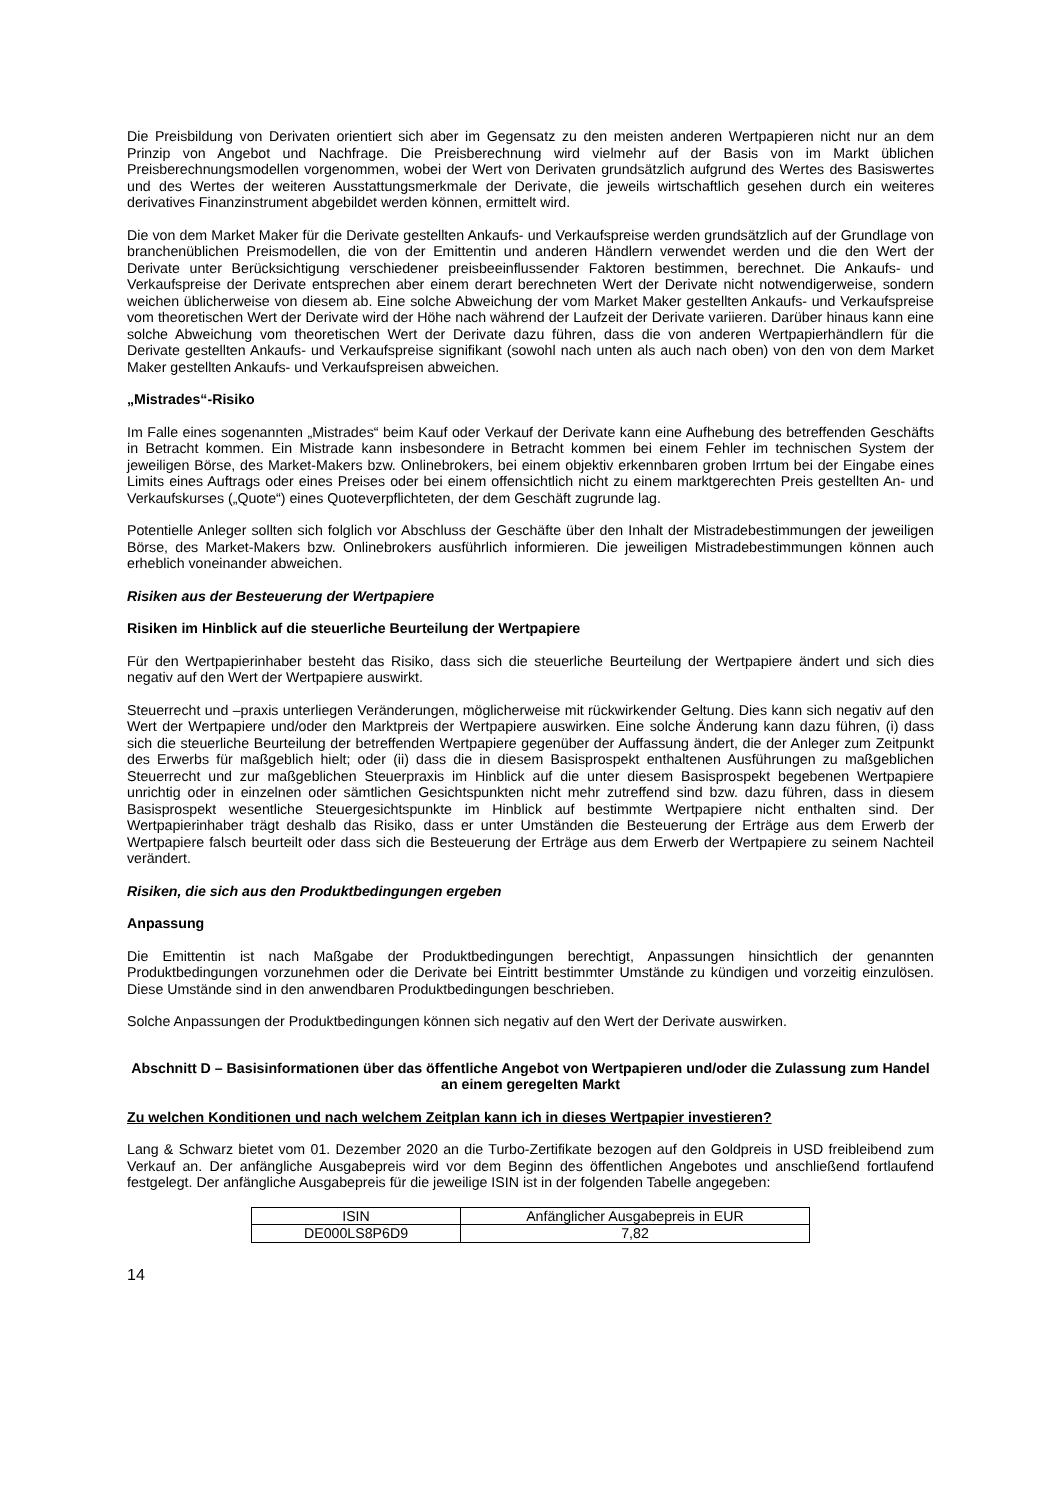Die Preisbildung von Derivaten orientiert sich aber im Gegensatz zu den meisten anderen Wertpapieren nicht nur an dem Prinzip von Angebot und Nachfrage. Die Preisberechnung wird vielmehr auf der Basis von im Markt üblichen Preisberechnungsmodellen vorgenommen, wobei der Wert von Derivaten grundsätzlich aufgrund des Wertes des Basiswertes und des Wertes der weiteren Ausstattungsmerkmale der Derivate, die jeweils wirtschaftlich gesehen durch ein weiteres derivatives Finanzinstrument abgebildet werden können, ermittelt wird.
Die von dem Market Maker für die Derivate gestellten Ankaufs- und Verkaufspreise werden grundsätzlich auf der Grundlage von branchenüblichen Preismodellen, die von der Emittentin und anderen Händlern verwendet werden und die den Wert der Derivate unter Berücksichtigung verschiedener preisbeeinflussender Faktoren bestimmen, berechnet. Die Ankaufs- und Verkaufspreise der Derivate entsprechen aber einem derart berechneten Wert der Derivate nicht notwendigerweise, sondern weichen üblicherweise von diesem ab. Eine solche Abweichung der vom Market Maker gestellten Ankaufs- und Verkaufspreise vom theoretischen Wert der Derivate wird der Höhe nach während der Laufzeit der Derivate variieren. Darüber hinaus kann eine solche Abweichung vom theoretischen Wert der Derivate dazu führen, dass die von anderen Wertpapierhändlern für die Derivate gestellten Ankaufs- und Verkaufspreise signifikant (sowohl nach unten als auch nach oben) von den von dem Market Maker gestellten Ankaufs- und Verkaufspreisen abweichen.
„Mistrades“-Risiko
Im Falle eines sogenannten „Mistrades“ beim Kauf oder Verkauf der Derivate kann eine Aufhebung des betreffenden Geschäfts in Betracht kommen. Ein Mistrade kann insbesondere in Betracht kommen bei einem Fehler im technischen System der jeweiligen Börse, des Market-Makers bzw. Onlinebrokers, bei einem objektiv erkennbaren groben Irrtum bei der Eingabe eines Limits eines Auftrags oder eines Preises oder bei einem offensichtlich nicht zu einem marktgerechten Preis gestellten An- und Verkaufskurses („Quote“) eines Quoteverpflichteten, der dem Geschäft zugrunde lag.
Potentielle Anleger sollten sich folglich vor Abschluss der Geschäfte über den Inhalt der Mistradebestimmungen der jeweiligen Börse, des Market-Makers bzw. Onlinebrokers ausführlich informieren. Die jeweiligen Mistradebestimmungen können auch erheblich voneinander abweichen.
Risiken aus der Besteuerung der Wertpapiere
Risiken im Hinblick auf die steuerliche Beurteilung der Wertpapiere
Für den Wertpapierinhaber besteht das Risiko, dass sich die steuerliche Beurteilung der Wertpapiere ändert und sich dies negativ auf den Wert der Wertpapiere auswirkt.
Steuerrecht und –praxis unterliegen Veränderungen, möglicherweise mit rückwirkender Geltung. Dies kann sich negativ auf den Wert der Wertpapiere und/oder den Marktpreis der Wertpapiere auswirken. Eine solche Änderung kann dazu führen, (i) dass sich die steuerliche Beurteilung der betreffenden Wertpapiere gegenüber der Auffassung ändert, die der Anleger zum Zeitpunkt des Erwerbs für maßgeblich hielt; oder (ii) dass die in diesem Basisprospekt enthaltenen Ausführungen zu maßgeblichen Steuerrecht und zur maßgeblichen Steuerpraxis im Hinblick auf die unter diesem Basisprospekt begebenen Wertpapiere unrichtig oder in einzelnen oder sämtlichen Gesichtspunkten nicht mehr zutreffend sind bzw. dazu führen, dass in diesem Basisprospekt wesentliche Steuergesichtspunkte im Hinblick auf bestimmte Wertpapiere nicht enthalten sind. Der Wertpapierinhaber trägt deshalb das Risiko, dass er unter Umständen die Besteuerung der Erträge aus dem Erwerb der Wertpapiere falsch beurteilt oder dass sich die Besteuerung der Erträge aus dem Erwerb der Wertpapiere zu seinem Nachteil verändert.
Risiken, die sich aus den Produktbedingungen ergeben
Anpassung
Die Emittentin ist nach Maßgabe der Produktbedingungen berechtigt, Anpassungen hinsichtlich der genannten Produktbedingungen vorzunehmen oder die Derivate bei Eintritt bestimmter Umstände zu kündigen und vorzeitig einzulösen. Diese Umstände sind in den anwendbaren Produktbedingungen beschrieben.
Solche Anpassungen der Produktbedingungen können sich negativ auf den Wert der Derivate auswirken.
Abschnitt D – Basisinformationen über das öffentliche Angebot von Wertpapieren und/oder die Zulassung zum Handel an einem geregelten Markt
Zu welchen Konditionen und nach welchem Zeitplan kann ich in dieses Wertpapier investieren?
Lang & Schwarz bietet vom 01. Dezember 2020 an die Turbo-Zertifikate bezogen auf den Goldpreis in USD freibleibend zum Verkauf an. Der anfängliche Ausgabepreis wird vor dem Beginn des öffentlichen Angebotes und anschließend fortlaufend festgelegt. Der anfängliche Ausgabepreis für die jeweilige ISIN ist in der folgenden Tabelle angegeben:
| ISIN | Anfänglicher Ausgabepreis in EUR |
| --- | --- |
| DE000LS8P6D9 | 7,82 |
14